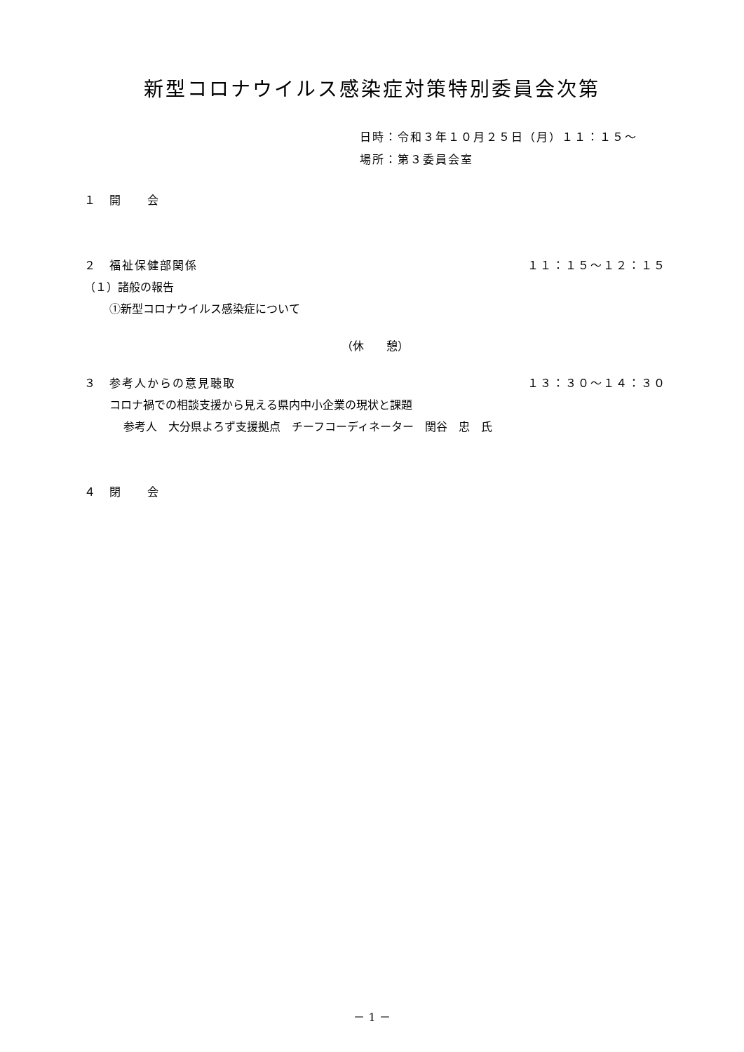新型コロナウイルス感染症対策特別委員会次第
日時：令和３年１０月２５日（月）１１：１５～
場所：第３委員会室
１　開　　会
２　福祉保健部関係 １１：１５～１２：１５
（１）諸般の報告
①新型コロナウイルス感染症について
（休　　憩）
３　参考人からの意見聴取 １３：３０～１４：３０
コロナ禍での相談支援から見える県内中小企業の現状と課題
参考人　大分県よろず支援拠点　チーフコーディネーター　関谷　忠　氏
４　閉　　会
－ 1 －